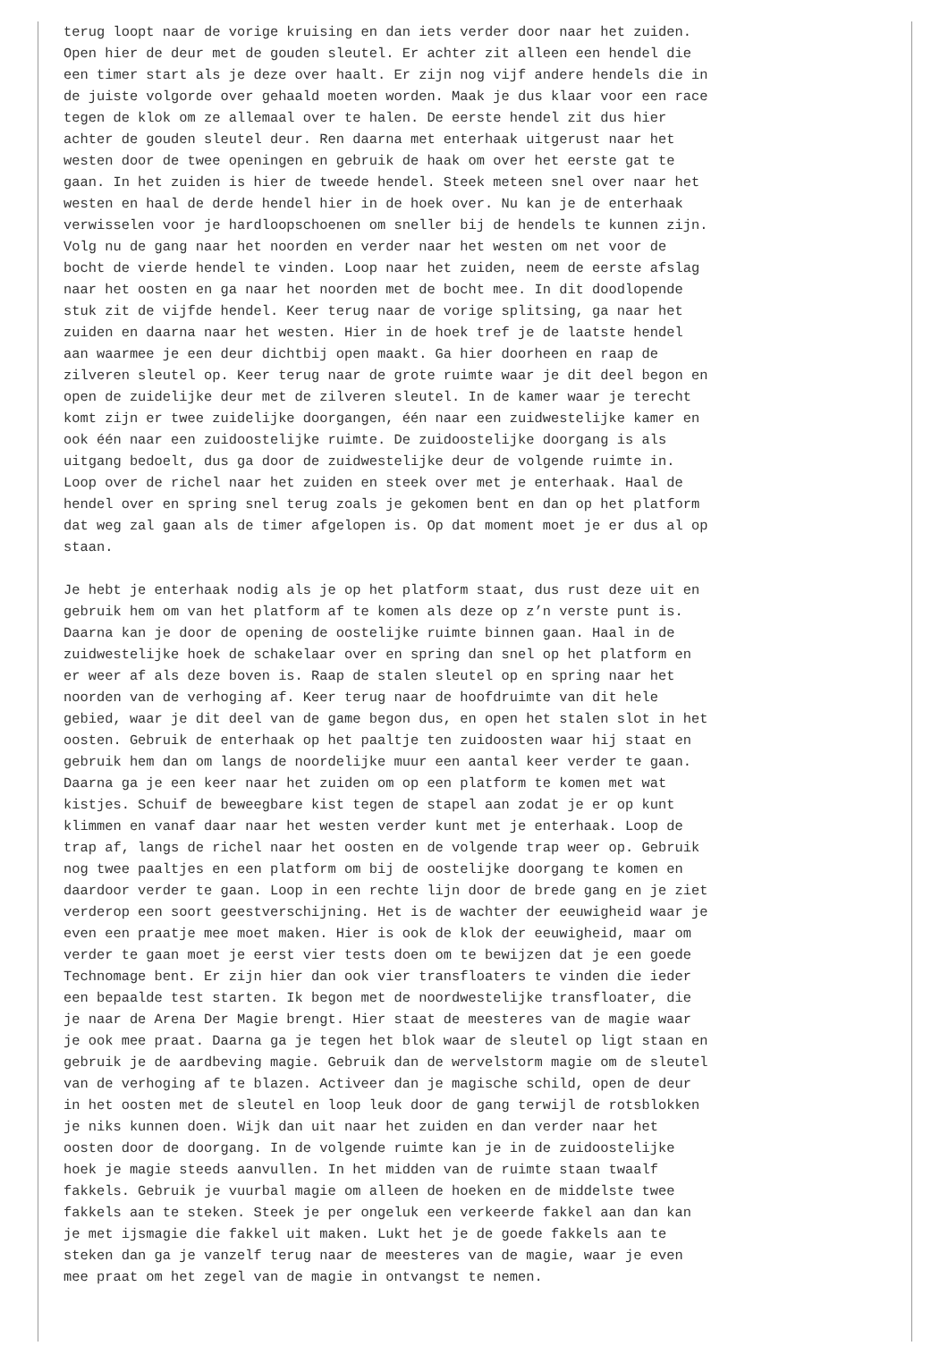terug loopt naar de vorige kruising en dan iets verder door naar het zuiden.
Open hier de deur met de gouden sleutel. Er achter zit alleen een hendel die
een timer start als je deze over haalt. Er zijn nog vijf andere hendels die in
de juiste volgorde over gehaald moeten worden. Maak je dus klaar voor een race
tegen de klok om ze allemaal over te halen. De eerste hendel zit dus hier
achter de gouden sleutel deur. Ren daarna met enterhaak uitgerust naar het
westen door de twee openingen en gebruik de haak om over het eerste gat te
gaan. In het zuiden is hier de tweede hendel. Steek meteen snel over naar het
westen en haal de derde hendel hier in de hoek over. Nu kan je de enterhaak
verwisselen voor je hardloopschoenen om sneller bij de hendels te kunnen zijn.
Volg nu de gang naar het noorden en verder naar het westen om net voor de
bocht de vierde hendel te vinden. Loop naar het zuiden, neem de eerste afslag
naar het oosten en ga naar het noorden met de bocht mee. In dit doodlopende
stuk zit de vijfde hendel. Keer terug naar de vorige splitsing, ga naar het
zuiden en daarna naar het westen. Hier in de hoek tref je de laatste hendel
aan waarmee je een deur dichtbij open maakt. Ga hier doorheen en raap de
zilveren sleutel op. Keer terug naar de grote ruimte waar je dit deel begon en
open de zuidelijke deur met de zilveren sleutel. In de kamer waar je terecht
komt zijn er twee zuidelijke doorgangen, één naar een zuidwestelijke kamer en
ook één naar een zuidoostelijke ruimte. De zuidoostelijke doorgang is als
uitgang bedoelt, dus ga door de zuidwestelijke deur de volgende ruimte in.
Loop over de richel naar het zuiden en steek over met je enterhaak. Haal de
hendel over en spring snel terug zoals je gekomen bent en dan op het platform
dat weg zal gaan als de timer afgelopen is. Op dat moment moet je er dus al op
staan.

Je hebt je enterhaak nodig als je op het platform staat, dus rust deze uit en
gebruik hem om van het platform af te komen als deze op z’n verste punt is.
Daarna kan je door de opening de oostelijke ruimte binnen gaan. Haal in de
zuidwestelijke hoek de schakelaar over en spring dan snel op het platform en
er weer af als deze boven is. Raap de stalen sleutel op en spring naar het
noorden van de verhoging af. Keer terug naar de hoofdruimte van dit hele
gebied, waar je dit deel van de game begon dus, en open het stalen slot in het
oosten. Gebruik de enterhaak op het paaltje ten zuidoosten waar hij staat en
gebruik hem dan om langs de noordelijke muur een aantal keer verder te gaan.
Daarna ga je een keer naar het zuiden om op een platform te komen met wat
kistjes. Schuif de beweegbare kist tegen de stapel aan zodat je er op kunt
klimmen en vanaf daar naar het westen verder kunt met je enterhaak. Loop de
trap af, langs de richel naar het oosten en de volgende trap weer op. Gebruik
nog twee paaltjes en een platform om bij de oostelijke doorgang te komen en
daardoor verder te gaan. Loop in een rechte lijn door de brede gang en je ziet
verderop een soort geestverschijning. Het is de wachter der eeuwigheid waar je
even een praatje mee moet maken. Hier is ook de klok der eeuwigheid, maar om
verder te gaan moet je eerst vier tests doen om te bewijzen dat je een goede
Technomage bent. Er zijn hier dan ook vier transfloaters te vinden die ieder
een bepaalde test starten. Ik begon met de noordwestelijke transfloater, die
je naar de Arena Der Magie brengt. Hier staat de meesteres van de magie waar
je ook mee praat. Daarna ga je tegen het blok waar de sleutel op ligt staan en
gebruik je de aardbeving magie. Gebruik dan de wervelstorm magie om de sleutel
van de verhoging af te blazen. Activeer dan je magische schild, open de deur
in het oosten met de sleutel en loop leuk door de gang terwijl de rotsblokken
je niks kunnen doen. Wijk dan uit naar het zuiden en dan verder naar het
oosten door de doorgang. In de volgende ruimte kan je in de zuidoostelijke
hoek je magie steeds aanvullen. In het midden van de ruimte staan twaalf
fakkels. Gebruik je vuurbal magie om alleen de hoeken en de middelste twee
fakkels aan te steken. Steek je per ongeluk een verkeerde fakkel aan dan kan
je met ijsmagie die fakkel uit maken. Lukt het je de goede fakkels aan te
steken dan ga je vanzelf terug naar de meesteres van de magie, waar je even
mee praat om het zegel van de magie in ontvangst te nemen.